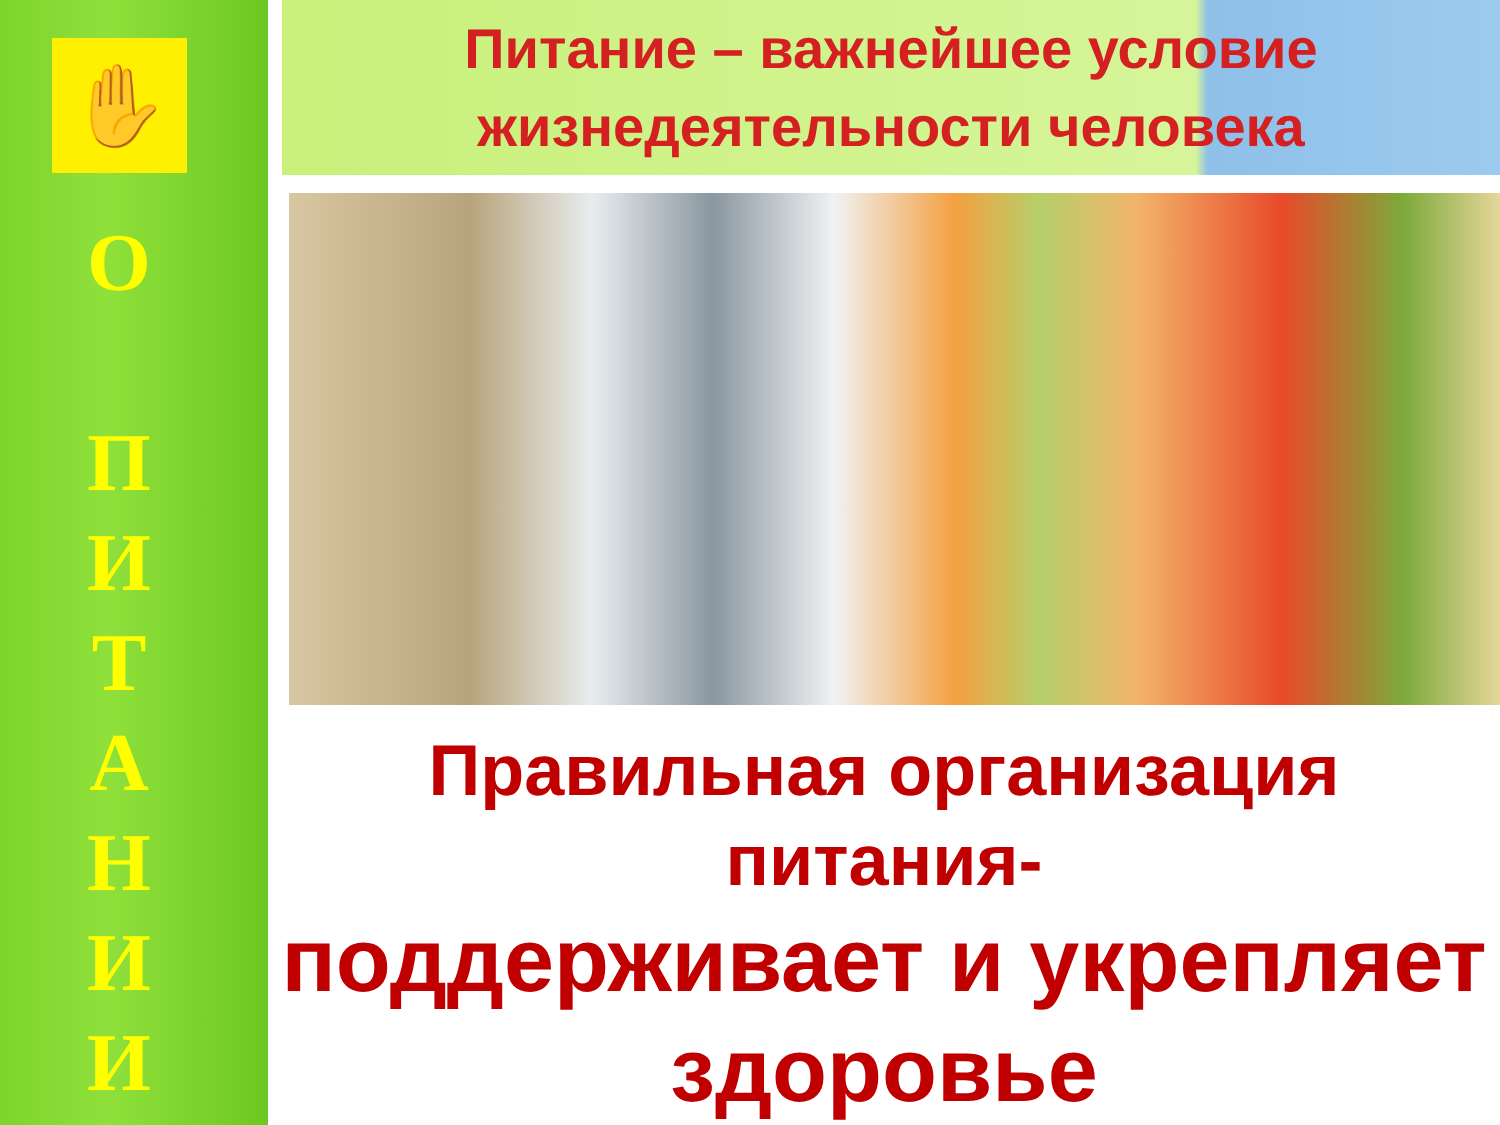✋
О
П
И
Т
А
Н
И
И
Питание – важнейшее условие жизнедеятельности человека
Правильная организация питания-
поддерживает и укрепляет здоровье